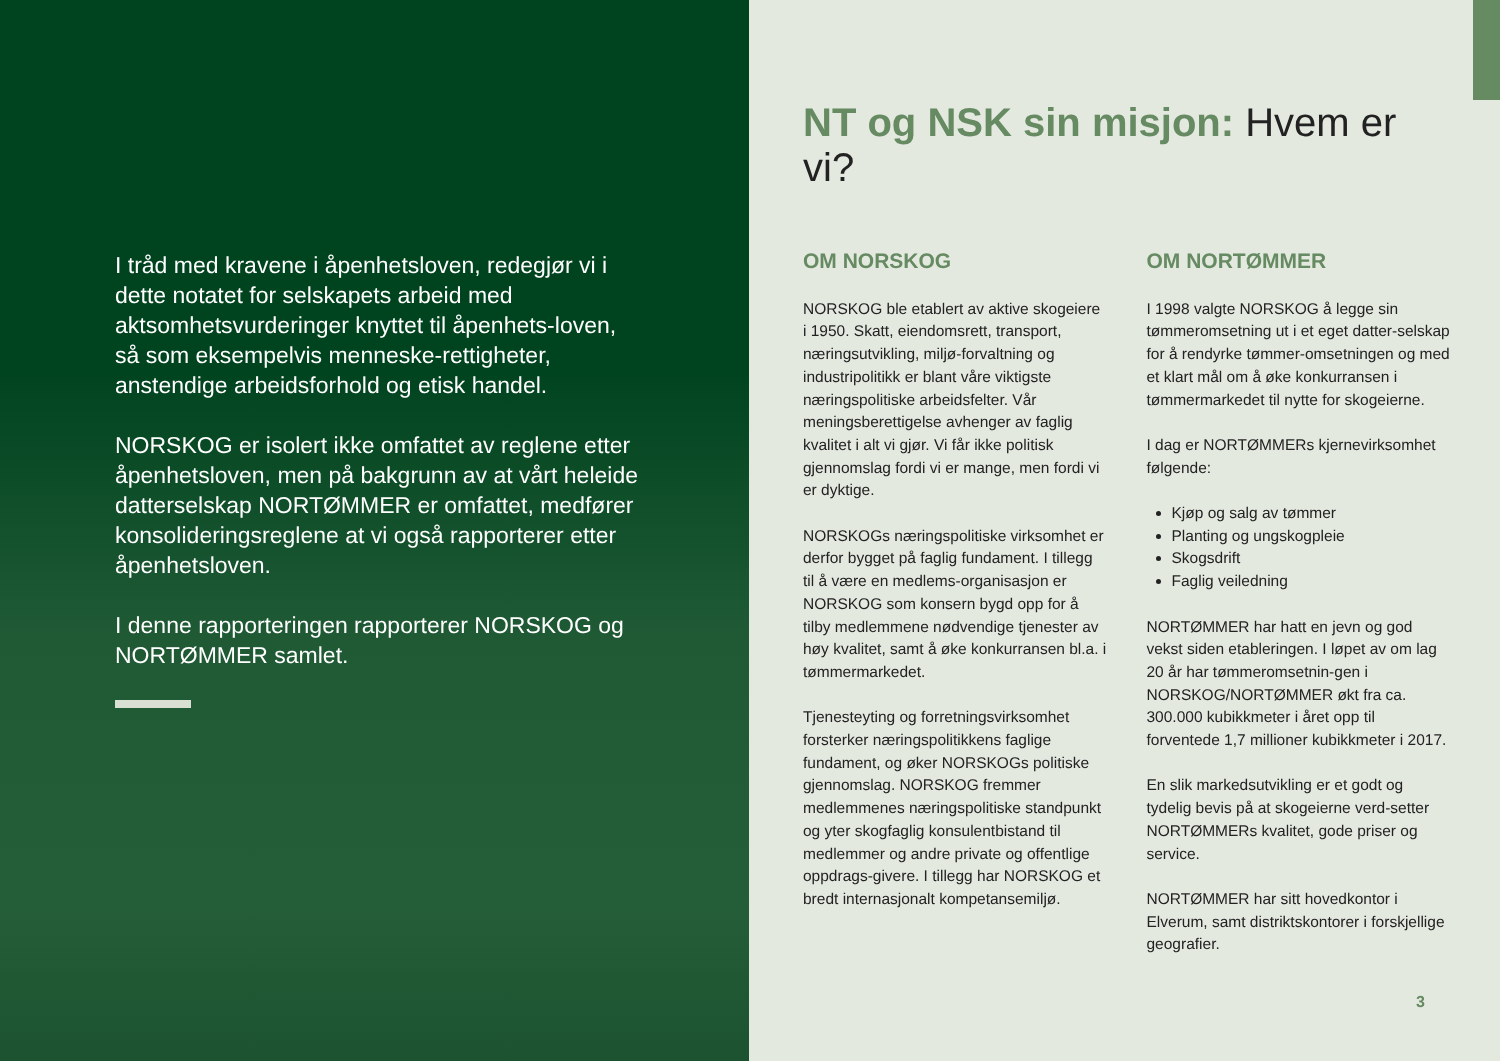I tråd med kravene i åpenhetsloven, redegjør vi i dette notatet for selskapets arbeid med aktsomhetsvurderinger knyttet til åpenhets-loven, så som eksempelvis menneske-rettigheter, anstendige arbeidsforhold og etisk handel.
NORSKOG er isolert ikke omfattet av reglene etter åpenhetsloven, men på bakgrunn av at vårt heleide datterselskap NORTØMMER er omfattet, medfører konsolideringsreglene at vi også rapporterer etter åpenhetsloven.
I denne rapporteringen rapporterer NORSKOG og NORTØMMER samlet.
NT og NSK sin misjon: Hvem er vi?
OM NORSKOG
NORSKOG ble etablert av aktive skogeiere i 1950. Skatt, eiendomsrett, transport, næringsutvikling, miljø-forvaltning og industripolitikk er blant våre viktigste næringspolitiske arbeidsfelter. Vår meningsberettigelse avhenger av faglig kvalitet i alt vi gjør. Vi får ikke politisk gjennomslag fordi vi er mange, men fordi vi er dyktige.
NORSKOGs næringspolitiske virksomhet er derfor bygget på faglig fundament. I tillegg til å være en medlems-organisasjon er NORSKOG som konsern bygd opp for å tilby medlemmene nødvendige tjenester av høy kvalitet, samt å øke konkurransen bl.a. i tømmermarkedet.
Tjenesteyting og forretningsvirksomhet forsterker næringspolitikkens faglige fundament, og øker NORSKOGs politiske gjennomslag. NORSKOG fremmer medlemmenes næringspolitiske standpunkt og yter skogfaglig konsulentbistand til medlemmer og andre private og offentlige oppdrags-givere. I tillegg har NORSKOG et bredt internasjonalt kompetansemiljø.
OM NORTØMMER
I 1998 valgte NORSKOG å legge sin tømmeromsetning ut i et eget datter-selskap for å rendyrke tømmer-omsetningen og med et klart mål om å øke konkurransen i tømmermarkedet til nytte for skogeierne.
I dag er NORTØMMERs kjernevirksomhet følgende:
Kjøp og salg av tømmer
Planting og ungskogpleie
Skogsdrift
Faglig veiledning
NORTØMMER har hatt en jevn og god vekst siden etableringen. I løpet av om lag 20 år har tømmeromsetnin-gen i NORSKOG/NORTØMMER økt fra ca. 300.000 kubikkmeter i året opp til forventede 1,7 millioner kubikkmeter i 2017.
En slik markedsutvikling er et godt og tydelig bevis på at skogeierne verd-setter NORTØMMERs kvalitet, gode priser og service.
NORTØMMER har sitt hovedkontor i Elverum, samt distriktskontorer i forskjellige geografier.
3